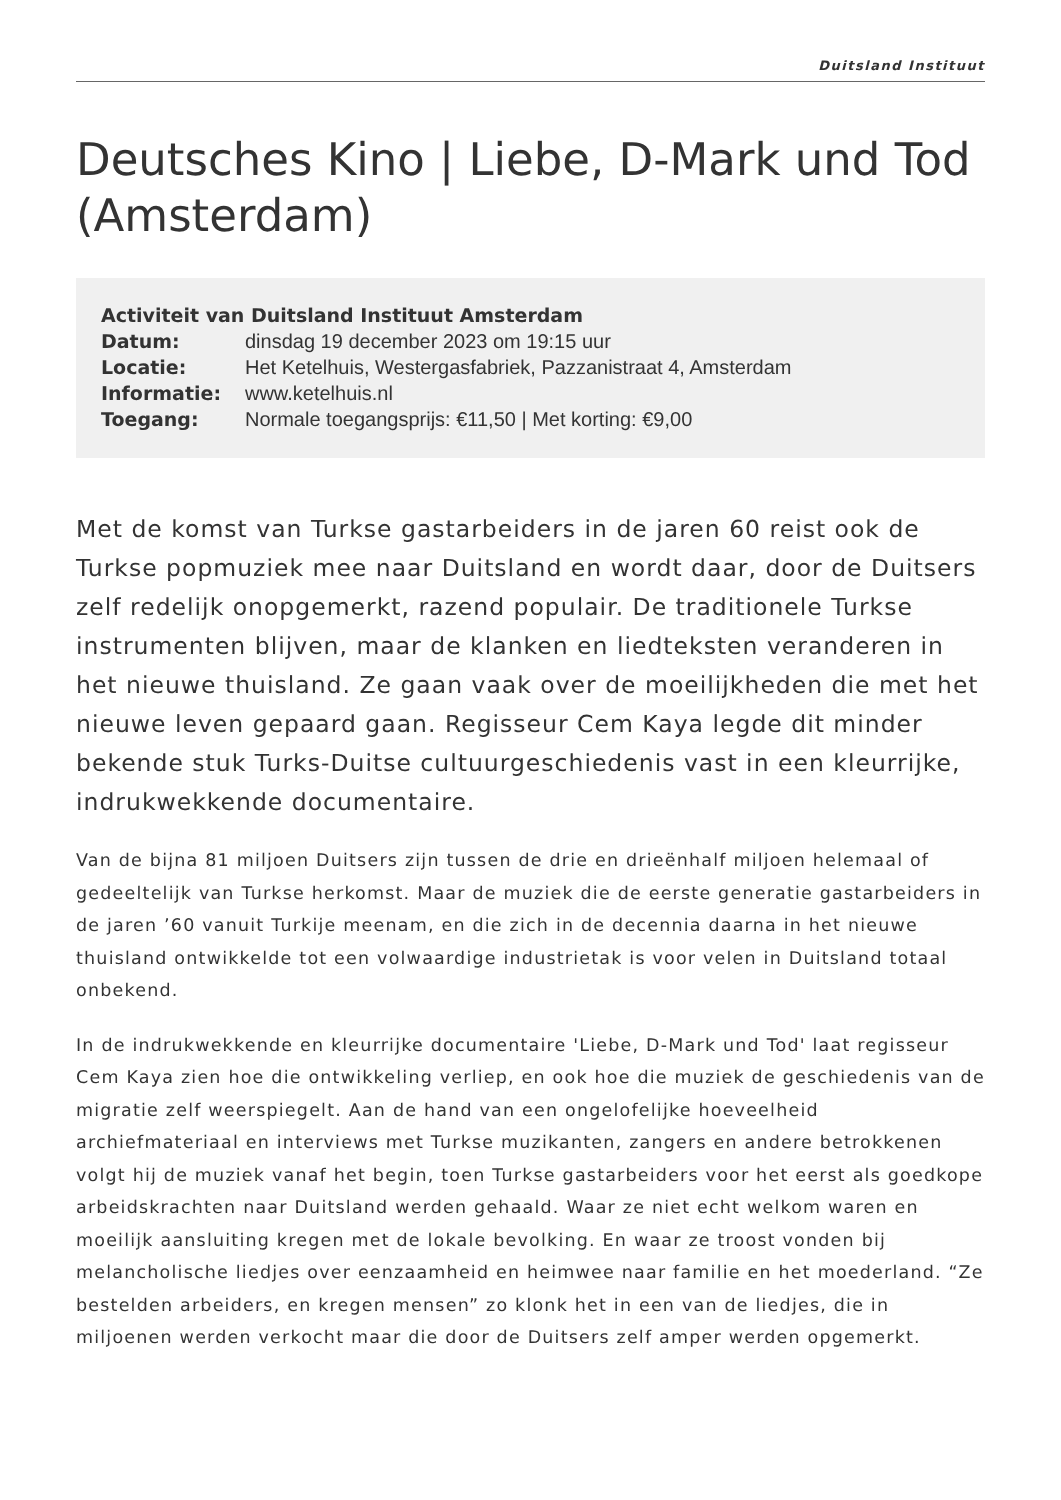Duitsland Instituut
Deutsches Kino | Liebe, D-Mark und Tod (Amsterdam)
| Activiteit van Duitsland Instituut Amsterdam | |
| --- | --- |
| Datum: | dinsdag 19 december 2023 om 19:15 uur |
| Locatie: | Het Ketelhuis, Westergasfabriek, Pazzanistraat 4, Amsterdam |
| Informatie: | www.ketelhuis.nl |
| Toegang: | Normale toegangsprijs: €11,50 / Met korting: €9,00 |
Met de komst van Turkse gastarbeiders in de jaren 60 reist ook de Turkse popmuziek mee naar Duitsland en wordt daar, door de Duitsers zelf redelijk onopgemerkt, razend populair. De traditionele Turkse instrumenten blijven, maar de klanken en liedteksten veranderen in het nieuwe thuisland. Ze gaan vaak over de moeilijkheden die met het nieuwe leven gepaard gaan. Regisseur Cem Kaya legde dit minder bekende stuk Turks-Duitse cultuurgeschiedenis vast in een kleurrijke, indrukwekkende documentaire.
Van de bijna 81 miljoen Duitsers zijn tussen de drie en drieënhalf miljoen helemaal of gedeeltelijk van Turkse herkomst. Maar de muziek die de eerste generatie gastarbeiders in de jaren ’60 vanuit Turkije meenam, en die zich in de decennia daarna in het nieuwe thuisland ontwikkelde tot een volwaardige industrietak is voor velen in Duitsland totaal onbekend.
In de indrukwekkende en kleurrijke documentaire 'Liebe, D-Mark und Tod' laat regisseur Cem Kaya zien hoe die ontwikkeling verliep, en ook hoe die muziek de geschiedenis van de migratie zelf weerspiegelt. Aan de hand van een ongelofelijke hoeveelheid archiefmateriaal en interviews met Turkse muzikanten, zangers en andere betrokkenen volgt hij de muziek vanaf het begin, toen Turkse gastarbeiders voor het eerst als goedkope arbeidskrachten naar Duitsland werden gehaald. Waar ze niet echt welkom waren en moeilijk aansluiting kregen met de lokale bevolking. En waar ze troost vonden bij melancholische liedjes over eenzaamheid en heimwee naar familie en het moederland. “Ze bestelden arbeiders, en kregen mensen” zo klonk het in een van de liedjes, die in miljoenen werden verkocht maar die door de Duitsers zelf amper werden opgemerkt.